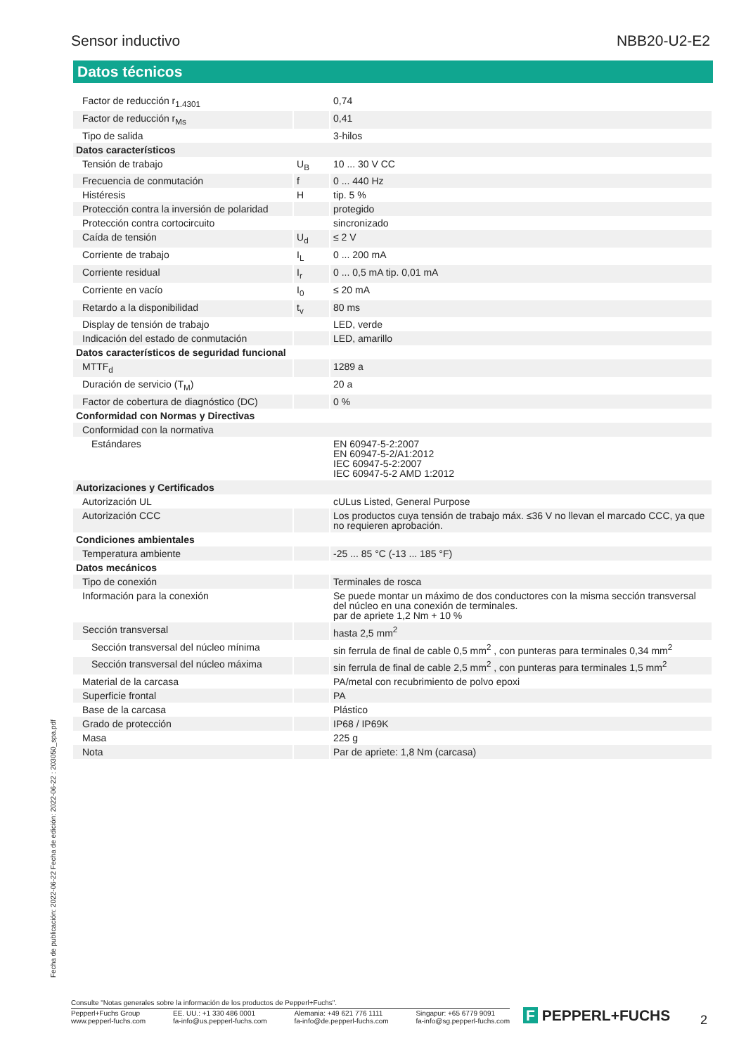Sensor inductivo NBB20-U2-E2
Datos técnicos
| Factor de reducción r<sub>1.4301</sub> | | 0,74 |
| Factor de reducción r<sub>Ms</sub> | | 0,41 |
| Tipo de salida | | 3-hilos |
| Datos característicos | | |
| Tensión de trabajo | U<sub>B</sub> | 10 ... 30 V CC |
| Frecuencia de conmutación | f | 0 ... 440 Hz |
| Histéresis | H | tip. 5 % |
| Protección contra la inversión de polaridad | | protegido |
| Protección contra cortocircuito | | sincronizado |
| Caída de tensión | U<sub>d</sub> | ≤ 2 V |
| Corriente de trabajo | I<sub>L</sub> | 0 ... 200 mA |
| Corriente residual | I<sub>r</sub> | 0 ... 0,5 mA tip. 0,01 mA |
| Corriente en vacío | I<sub>0</sub> | ≤ 20 mA |
| Retardo a la disponibilidad | t<sub>v</sub> | 80 ms |
| Display de tensión de trabajo | | LED, verde |
| Indicación del estado de conmutación | | LED, amarillo |
| Datos característicos de seguridad funcional | | |
| MTTF<sub>d</sub> | | 1289 a |
| Duración de servicio (T<sub>M</sub>) | | 20 a |
| Factor de cobertura de diagnóstico (DC) | | 0 % |
| Conformidad con Normas y Directivas | | |
| Conformidad con la normativa | | |
| Estándares | | EN 60947-5-2:2007 EN 60947-5-2/A1:2012 IEC 60947-5-2:2007 IEC 60947-5-2 AMD 1:2012 |
| Autorizaciones y Certificados | | |
| Autorización UL | | cULus Listed, General Purpose |
| Autorización CCC | | Los productos cuya tensión de trabajo máx. ≤36 V no llevan el marcado CCC, ya que no requieren aprobación. |
| Condiciones ambientales | | |
| Temperatura ambiente | | -25 ... 85 °C (-13 ... 185 °F) |
| Datos mecánicos | | |
| Tipo de conexión | | Terminales de rosca |
| Información para la conexión | | Se puede montar un máximo de dos conductores con la misma sección transversal del núcleo en una conexión de terminales. par de apriete 1,2 Nm + 10 % |
| Sección transversal | | hasta 2,5 mm<sup>2</sup> |
| Sección transversal del núcleo mínima | | sin ferrula de final de cable 0,5 mm<sup>2</sup> , con punteras para terminales 0,34 mm<sup>2</sup> |
| Sección transversal del núcleo máxima | | sin ferrula de final de cable 2,5 mm<sup>2</sup> , con punteras para terminales 1,5 mm<sup>2</sup> |
| Material de la carcasa | | PA/metal con recubrimiento de polvo epoxi |
| Superficie frontal | | PA |
| Base de la carcasa | | Plástico |
| Grado de protección | | IP68 / IP69K |
| Masa | | 225 g |
| Nota | | Par de apriete: 1,8 Nm (carcasa) |
Fecha de publicación: 2022-06-22 Fecha de edición: 2022-06-22 : 203050_spa.pdf
Consulte "Notas generales sobre la información de los productos de Pepperl+Fuchs".
Pepperl+Fuchs Group
www.pepperl-fuchs.com EE. UU.: +1 330 486 0001
fa-info@us.pepperl-fuchs.com Alemania: +49 621 776 1111
fa-info@de.pepperl-fuchs.com Singapur: +65 6779 9091
fa-info@sg.pepperl-fuchs.com
F PEPPERL+FUCHS 2